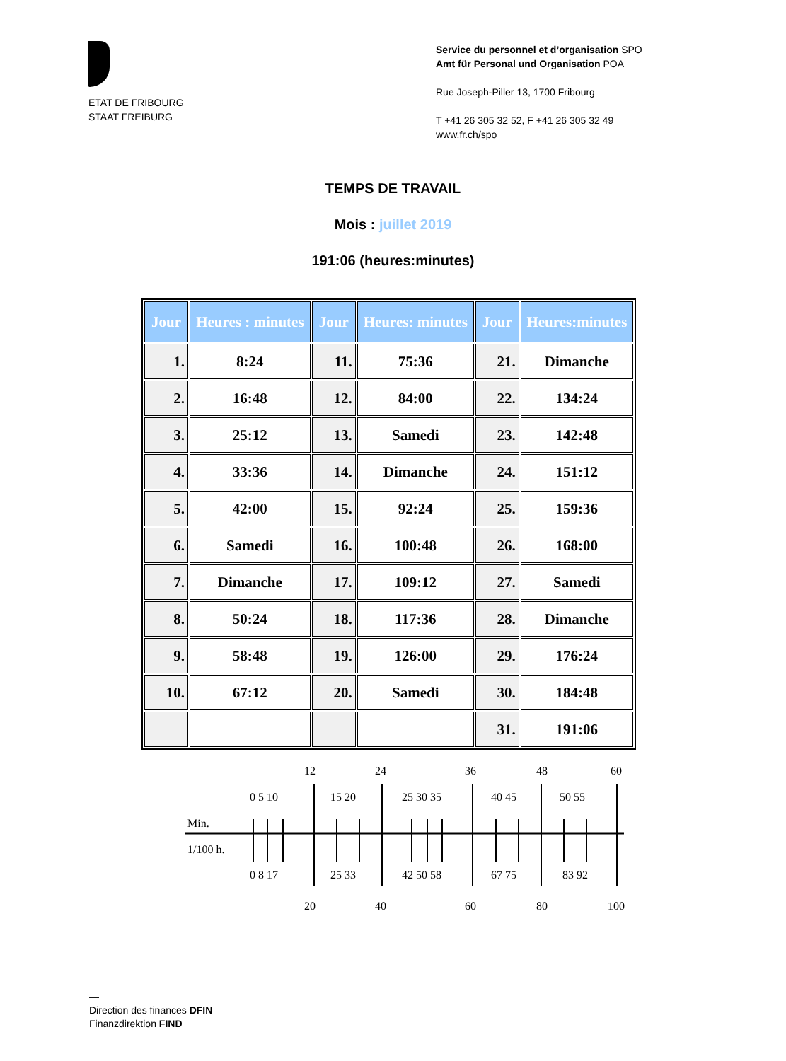ETAT DE FRIBOURG
STAAT FREIBURG
Service du personnel et d’organisation SPO
Amt für Personal und Organisation POA
Rue Joseph-Piller 13, 1700 Fribourg
T +41 26 305 32 52, F +41 26 305 32 49
www.fr.ch/spo
TEMPS DE TRAVAIL
Mois : juillet 2019
191:06 (heures:minutes)
| Jour | Heures : minutes | Jour | Heures: minutes | Jour | Heures:minutes |
| --- | --- | --- | --- | --- | --- |
| 1. | 8:24 | 11. | 75:36 | 21. | Dimanche |
| 2. | 16:48 | 12. | 84:00 | 22. | 134:24 |
| 3. | 25:12 | 13. | Samedi | 23. | 142:48 |
| 4. | 33:36 | 14. | Dimanche | 24. | 151:12 |
| 5. | 42:00 | 15. | 92:24 | 25. | 159:36 |
| 6. | Samedi | 16. | 100:48 | 26. | 168:00 |
| 7. | Dimanche | 17. | 109:12 | 27. | Samedi |
| 8. | 50:24 | 18. | 117:36 | 28. | Dimanche |
| 9. | 58:48 | 19. | 126:00 | 29. | 176:24 |
| 10. | 67:12 | 20. | Samedi | 30. | 184:48 |
| | | | | 31. | 191:06 |
12
24
36
48
60
0 5 10
15 20
25 30 35
40 45
50 55
Min.
1/100 h.
0 8 17
25 33
42 50 58
67 75
83 92
20
40
60
80
100
—
Direction des finances DFIN
Finanzdirektion FIND